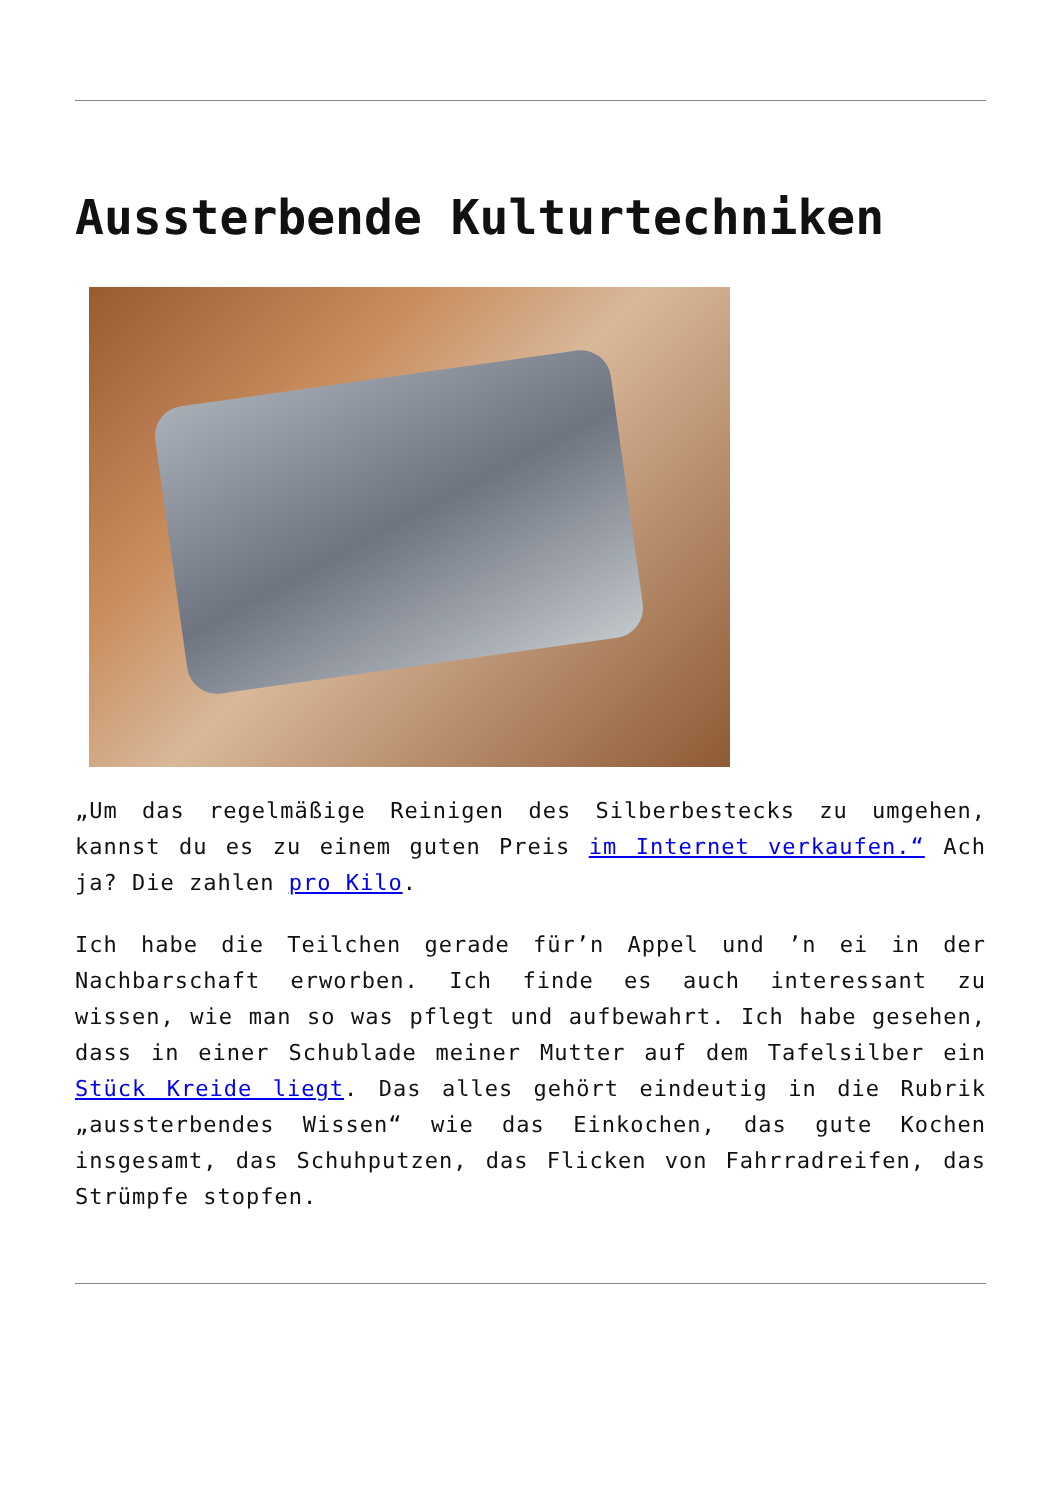Aussterbende Kulturtechniken
„Um das regelmäßige Reinigen des Silberbestecks zu umgehen, kannst du es zu einem guten Preis im Internet verkaufen.“ Ach ja? Die zahlen pro Kilo.
Ich habe die Teilchen gerade für’n Appel und ’n ei in der Nachbarschaft erworben. Ich finde es auch interessant zu wissen, wie man so was pflegt und aufbewahrt. Ich habe gesehen, dass in einer Schublade meiner Mutter auf dem Tafelsilber ein Stück Kreide liegt. Das alles gehört eindeutig in die Rubrik „aussterbendes Wissen“ wie das Einkochen, das gute Kochen insgesamt, das Schuhputzen, das Flicken von Fahrradreifen, das Strümpfe stopfen.